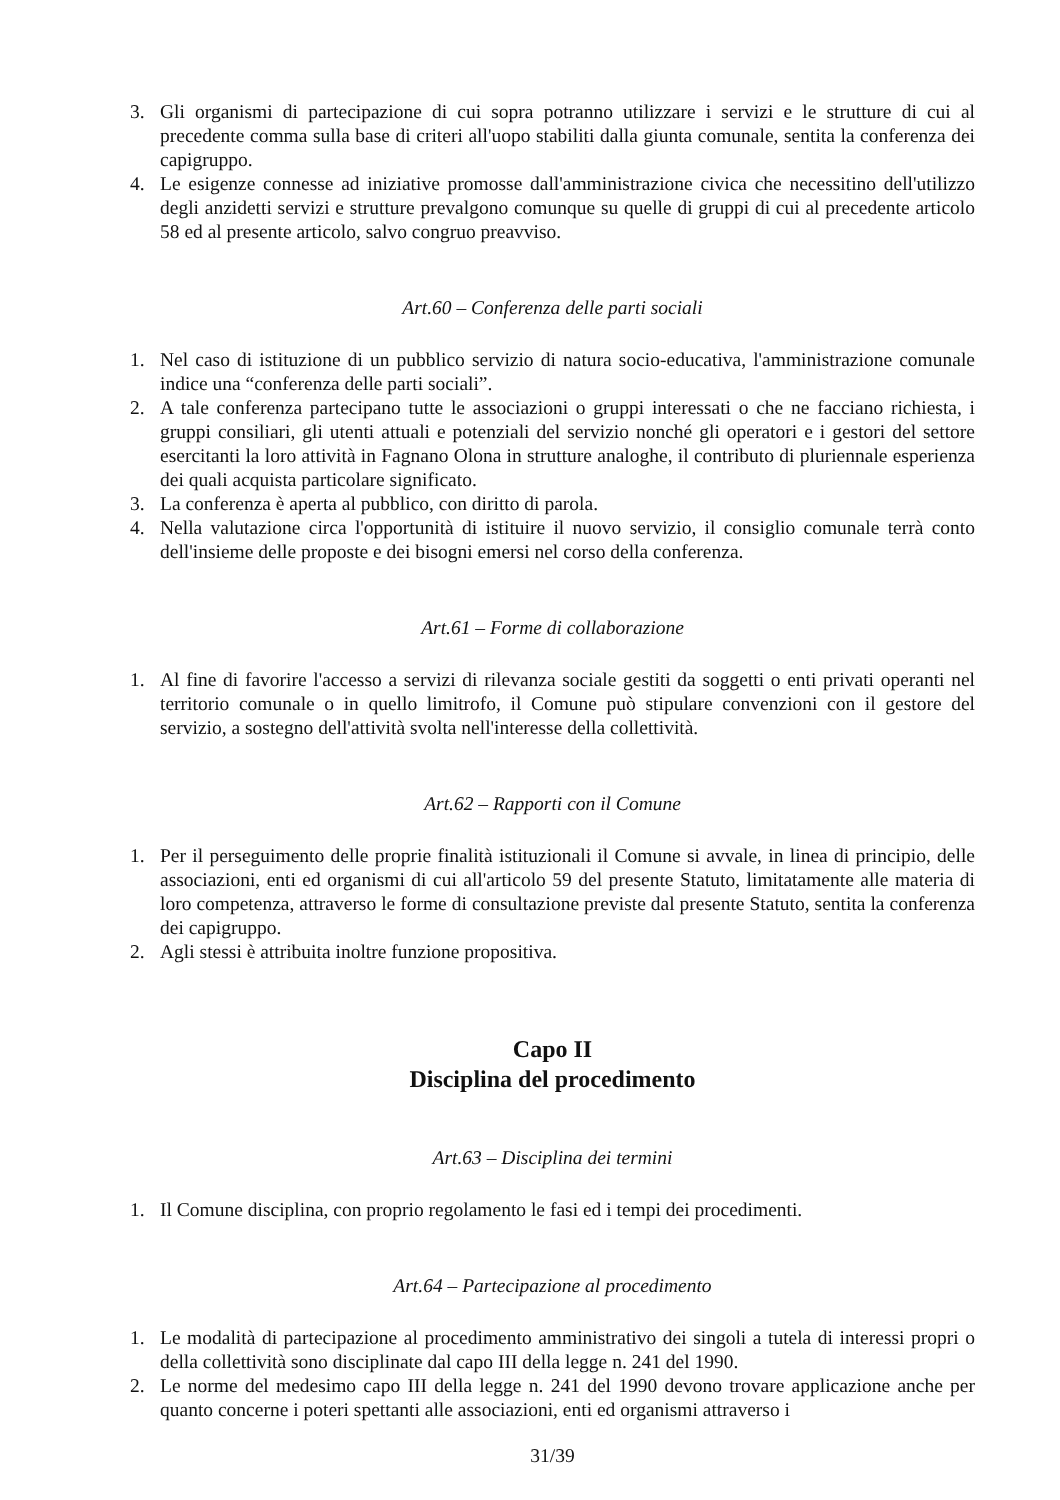3. Gli organismi di partecipazione di cui sopra potranno utilizzare i servizi e le strutture di cui al precedente comma sulla base di criteri all'uopo stabiliti dalla giunta comunale, sentita la conferenza dei capigruppo.
4. Le esigenze connesse ad iniziative promosse dall'amministrazione civica che necessitino dell'utilizzo degli anzidetti servizi e strutture prevalgono comunque su quelle di gruppi di cui al precedente articolo 58 ed al presente articolo, salvo congruo preavviso.
Art.60 – Conferenza delle parti sociali
1. Nel caso di istituzione di un pubblico servizio di natura socio-educativa, l'amministrazione comunale indice una “conferenza delle parti sociali”.
2. A tale conferenza partecipano tutte le associazioni o gruppi interessati o che ne facciano richiesta, i gruppi consiliari, gli utenti attuali e potenziali del servizio nonché gli operatori e i gestori del settore esercitanti la loro attività in Fagnano Olona in strutture analoghe, il contributo di pluriennale esperienza dei quali acquista particolare significato.
3. La conferenza è aperta al pubblico, con diritto di parola.
4. Nella valutazione circa l'opportunità di istituire il nuovo servizio, il consiglio comunale terrà conto dell'insieme delle proposte e dei bisogni emersi nel corso della conferenza.
Art.61 – Forme di collaborazione
1. Al fine di favorire l'accesso a servizi di rilevanza sociale gestiti da soggetti o enti privati operanti nel territorio comunale o in quello limitrofo, il Comune può stipulare convenzioni con il gestore del servizio, a sostegno dell'attività svolta nell'interesse della collettività.
Art.62 – Rapporti con il Comune
1. Per il perseguimento delle proprie finalità istituzionali il Comune si avvale, in linea di principio, delle associazioni, enti ed organismi di cui all'articolo 59 del presente Statuto, limitatamente alle materia di loro competenza, attraverso le forme di consultazione previste dal presente Statuto, sentita la conferenza dei capigruppo.
2. Agli stessi è attribuita inoltre funzione propositiva.
Capo II
Disciplina del procedimento
Art.63 – Disciplina dei termini
1. Il Comune disciplina, con proprio regolamento le fasi ed i tempi dei procedimenti.
Art.64 – Partecipazione al procedimento
1. Le modalità di partecipazione al procedimento amministrativo dei singoli a tutela di interessi propri o della collettività sono disciplinate dal capo III della legge n. 241 del 1990.
2. Le norme del medesimo capo III della legge n. 241 del 1990 devono trovare applicazione anche per quanto concerne i poteri spettanti alle associazioni, enti ed organismi attraverso i
31/39